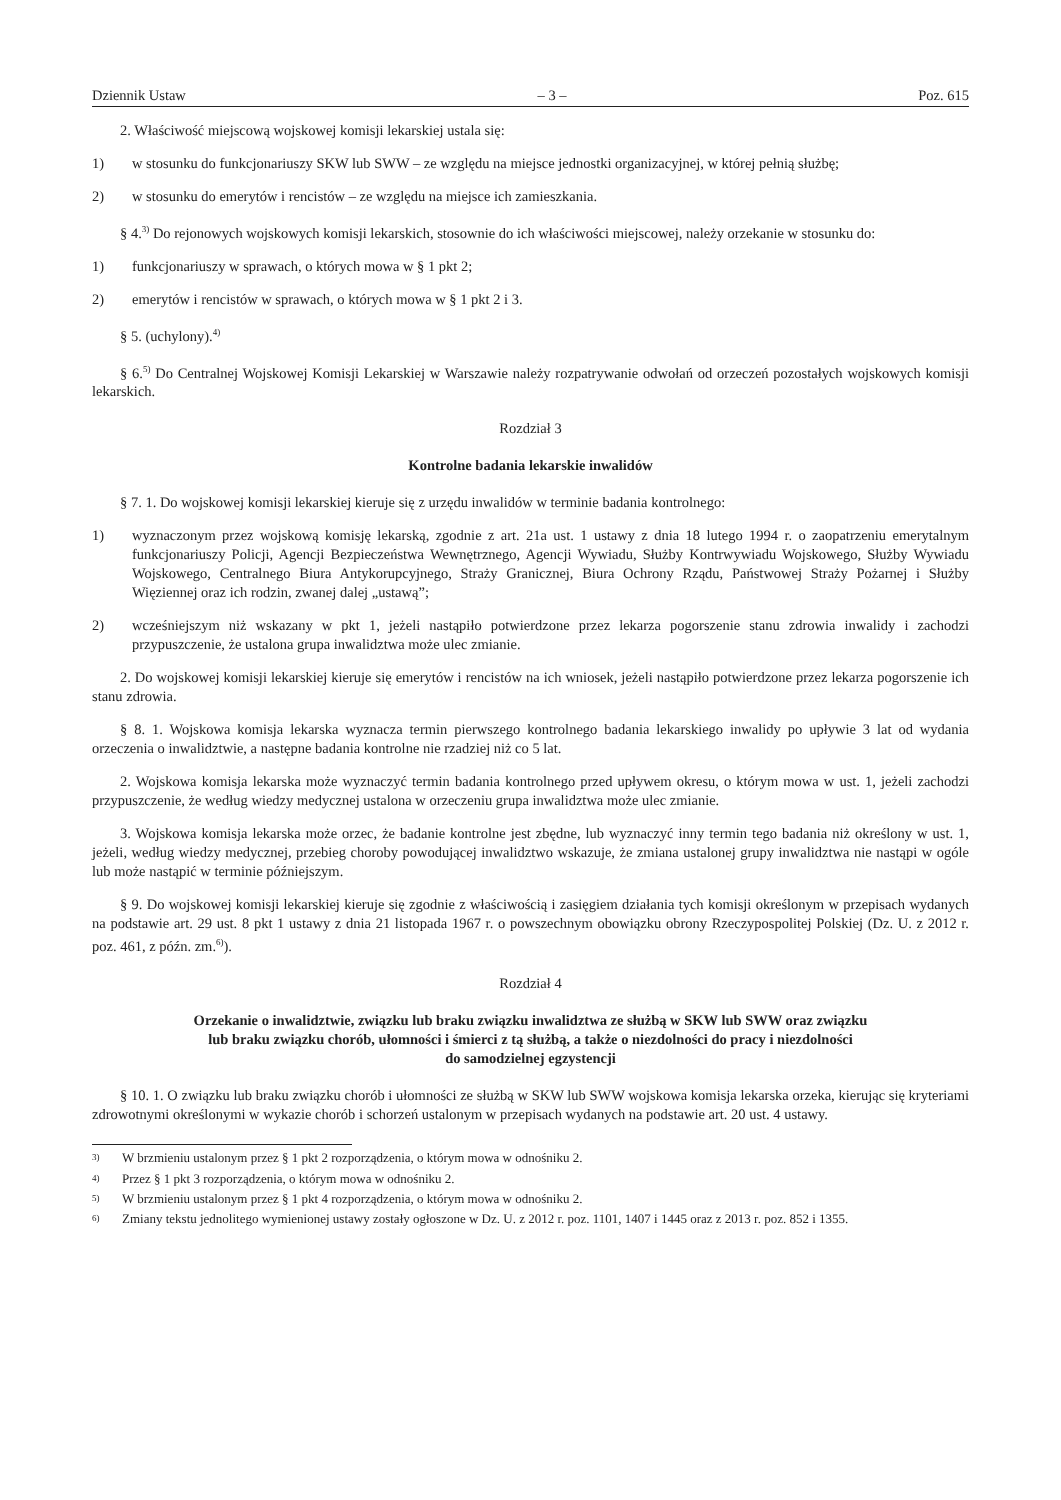Dziennik Ustaw – 3 – Poz. 615
2. Właściwość miejscową wojskowej komisji lekarskiej ustala się:
1) w stosunku do funkcjonariuszy SKW lub SWW – ze względu na miejsce jednostki organizacyjnej, w której pełnią służbę;
2) w stosunku do emerytów i rencistów – ze względu na miejsce ich zamieszkania.
§ 4.<sup>3)</sup> Do rejonowych wojskowych komisji lekarskich, stosownie do ich właściwości miejscowej, należy orzekanie w stosunku do:
1) funkcjonariuszy w sprawach, o których mowa w § 1 pkt 2;
2) emerytów i rencistów w sprawach, o których mowa w § 1 pkt 2 i 3.
§ 5. (uchylony).<sup>4)</sup>
§ 6.<sup>5)</sup> Do Centralnej Wojskowej Komisji Lekarskiej w Warszawie należy rozpatrywanie odwołań od orzeczeń pozostałych wojskowych komisji lekarskich.
Rozdział 3
Kontrolne badania lekarskie inwalidów
§ 7. 1. Do wojskowej komisji lekarskiej kieruje się z urzędu inwalidów w terminie badania kontrolnego:
1) wyznaczonym przez wojskową komisję lekarską, zgodnie z art. 21a ust. 1 ustawy z dnia 18 lutego 1994 r. o zaopatrzeniu emerytalnym funkcjonariuszy Policji, Agencji Bezpieczeństwa Wewnętrznego, Agencji Wywiadu, Służby Kontrwywiadu Wojskowego, Służby Wywiadu Wojskowego, Centralnego Biura Antykorupcyjnego, Straży Granicznej, Biura Ochrony Rządu, Państwowej Straży Pożarnej i Służby Więziennej oraz ich rodzin, zwanej dalej „ustawą”;
2) wcześniejszym niż wskazany w pkt 1, jeżeli nastąpiło potwierdzone przez lekarza pogorszenie stanu zdrowia inwalidy i zachodzi przypuszczenie, że ustalona grupa inwalidztwa może ulec zmianie.
2. Do wojskowej komisji lekarskiej kieruje się emerytów i rencistów na ich wniosek, jeżeli nastąpiło potwierdzone przez lekarza pogorszenie ich stanu zdrowia.
§ 8. 1. Wojskowa komisja lekarska wyznacza termin pierwszego kontrolnego badania lekarskiego inwalidy po upływie 3 lat od wydania orzeczenia o inwalidztwie, a następne badania kontrolne nie rzadziej niż co 5 lat.
2. Wojskowa komisja lekarska może wyznaczyć termin badania kontrolnego przed upływem okresu, o którym mowa w ust. 1, jeżeli zachodzi przypuszczenie, że według wiedzy medycznej ustalona w orzeczeniu grupa inwalidztwa może ulec zmianie.
3. Wojskowa komisja lekarska może orzec, że badanie kontrolne jest zbędne, lub wyznaczyć inny termin tego badania niż określony w ust. 1, jeżeli, według wiedzy medycznej, przebieg choroby powodującej inwalidztwo wskazuje, że zmiana ustalonej grupy inwalidztwa nie nastąpi w ogóle lub może nastąpić w terminie późniejszym.
§ 9. Do wojskowej komisji lekarskiej kieruje się zgodnie z właściwością i zasięgiem działania tych komisji określonym w przepisach wydanych na podstawie art. 29 ust. 8 pkt 1 ustawy z dnia 21 listopada 1967 r. o powszechnym obowiązku obrony Rzeczypospolitej Polskiej (Dz. U. z 2012 r. poz. 461, z późn. zm.<sup>6)</sup>).
Rozdział 4
Orzekanie o inwalidztwie, związku lub braku związku inwalidztwa ze służbą w SKW lub SWW oraz związku
lub braku związku chorób, ułomności i śmierci z tą służbą, a także o niezdolności do pracy i niezdolności
do samodzielnej egzystencji
§ 10. 1. O związku lub braku związku chorób i ułomności ze służbą w SKW lub SWW wojskowa komisja lekarska orzeka, kierując się kryteriami zdrowotnymi określonymi w wykazie chorób i schorzeń ustalonym w przepisach wydanych na podstawie art. 20 ust. 4 ustawy.
<sup>3)</sup> W brzmieniu ustalonym przez § 1 pkt 2 rozporządzenia, o którym mowa w odnośniku 2.
<sup>4)</sup> Przez § 1 pkt 3 rozporządzenia, o którym mowa w odnośniku 2.
<sup>5)</sup> W brzmieniu ustalonym przez § 1 pkt 4 rozporządzenia, o którym mowa w odnośniku 2.
<sup>6)</sup> Zmiany tekstu jednolitego wymienionej ustawy zostały ogłoszone w Dz. U. z 2012 r. poz. 1101, 1407 i 1445 oraz z 2013 r. poz. 852 i 1355.